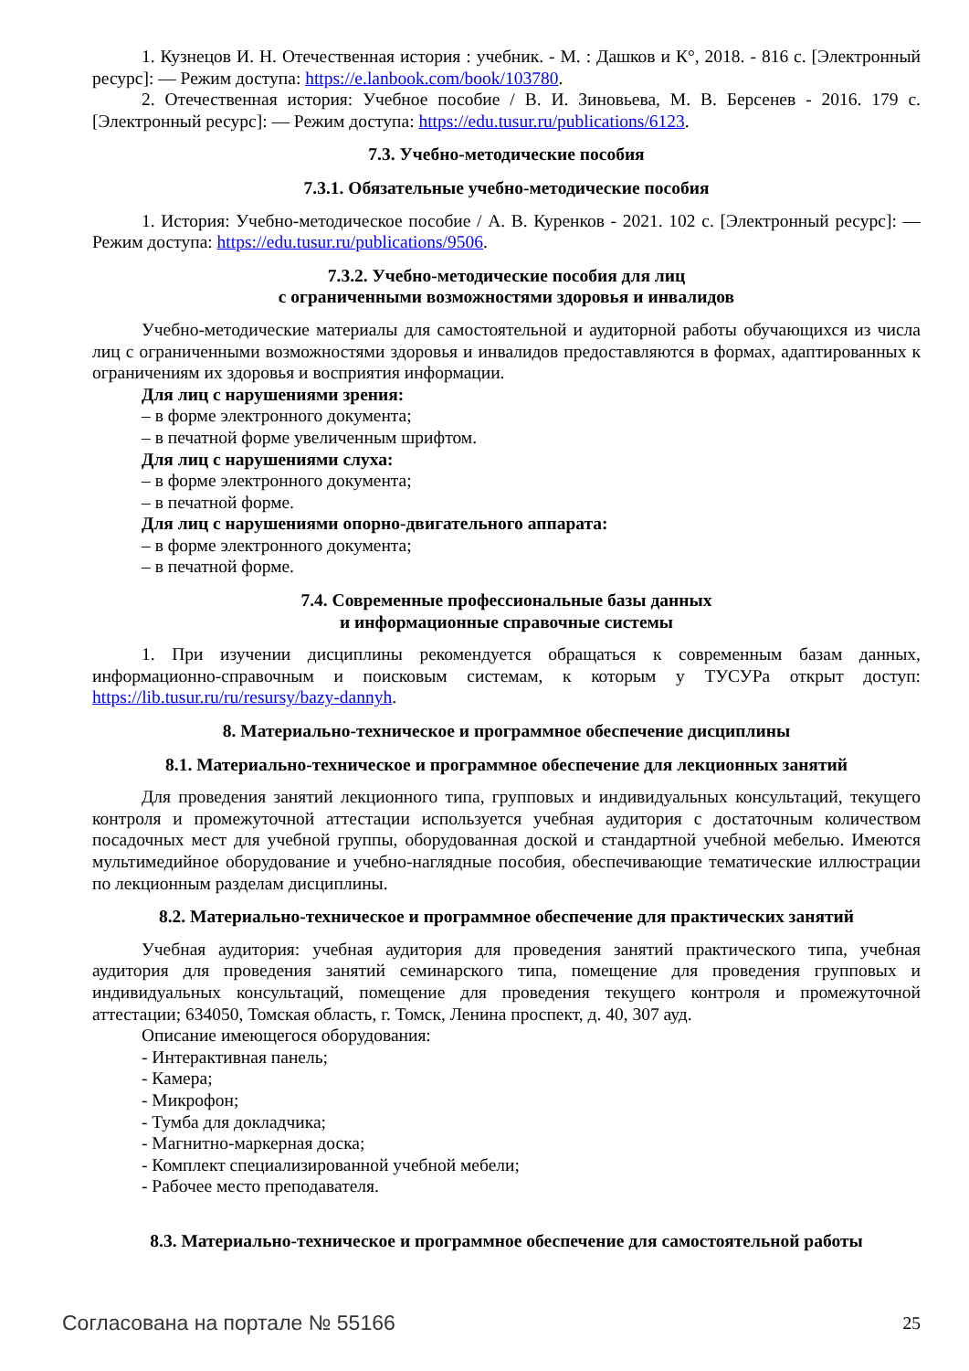1. Кузнецов И. Н. Отечественная история : учебник. - М. : Дашков и К°, 2018. - 816 с. [Электронный ресурс]: — Режим доступа: https://e.lanbook.com/book/103780.
2. Отечественная история: Учебное пособие / В. И. Зиновьева, М. В. Берсенев - 2016. 179 с. [Электронный ресурс]: — Режим доступа: https://edu.tusur.ru/publications/6123.
7.3. Учебно-методические пособия
7.3.1. Обязательные учебно-методические пособия
1. История: Учебно-методическое пособие / А. В. Куренков - 2021. 102 с. [Электронный ресурс]: — Режим доступа: https://edu.tusur.ru/publications/9506.
7.3.2. Учебно-методические пособия для лиц
с ограниченными возможностями здоровья и инвалидов
Учебно-методические материалы для самостоятельной и аудиторной работы обучающихся из числа лиц с ограниченными возможностями здоровья и инвалидов предоставляются в формах, адаптированных к ограничениям их здоровья и восприятия информации.
Для лиц с нарушениями зрения:
– в форме электронного документа;
– в печатной форме увеличенным шрифтом.
Для лиц с нарушениями слуха:
– в форме электронного документа;
– в печатной форме.
Для лиц с нарушениями опорно-двигательного аппарата:
– в форме электронного документа;
– в печатной форме.
7.4. Современные профессиональные базы данных
и информационные справочные системы
1. При изучении дисциплины рекомендуется обращаться к современным базам данных, информационно-справочным и поисковым системам, к которым у ТУСУРа открыт доступ: https://lib.tusur.ru/ru/resursy/bazy-dannyh.
8. Материально-техническое и программное обеспечение дисциплины
8.1. Материально-техническое и программное обеспечение для лекционных занятий
Для проведения занятий лекционного типа, групповых и индивидуальных консультаций, текущего контроля и промежуточной аттестации используется учебная аудитория с достаточным количеством посадочных мест для учебной группы, оборудованная доской и стандартной учебной мебелью. Имеются мультимедийное оборудование и учебно-наглядные пособия, обеспечивающие тематические иллюстрации по лекционным разделам дисциплины.
8.2. Материально-техническое и программное обеспечение для практических занятий
Учебная аудитория: учебная аудитория для проведения занятий практического типа, учебная аудитория для проведения занятий семинарского типа, помещение для проведения групповых и индивидуальных консультаций, помещение для проведения текущего контроля и промежуточной аттестации; 634050, Томская область, г. Томск, Ленина проспект, д. 40, 307 ауд.
Описание имеющегося оборудования:
- Интерактивная панель;
- Камера;
- Микрофон;
- Тумба для докладчика;
- Магнитно-маркерная доска;
- Комплект специализированной учебной мебели;
- Рабочее место преподавателя.
8.3. Материально-техническое и программное обеспечение для самостоятельной работы
Согласована на портале № 55166 25